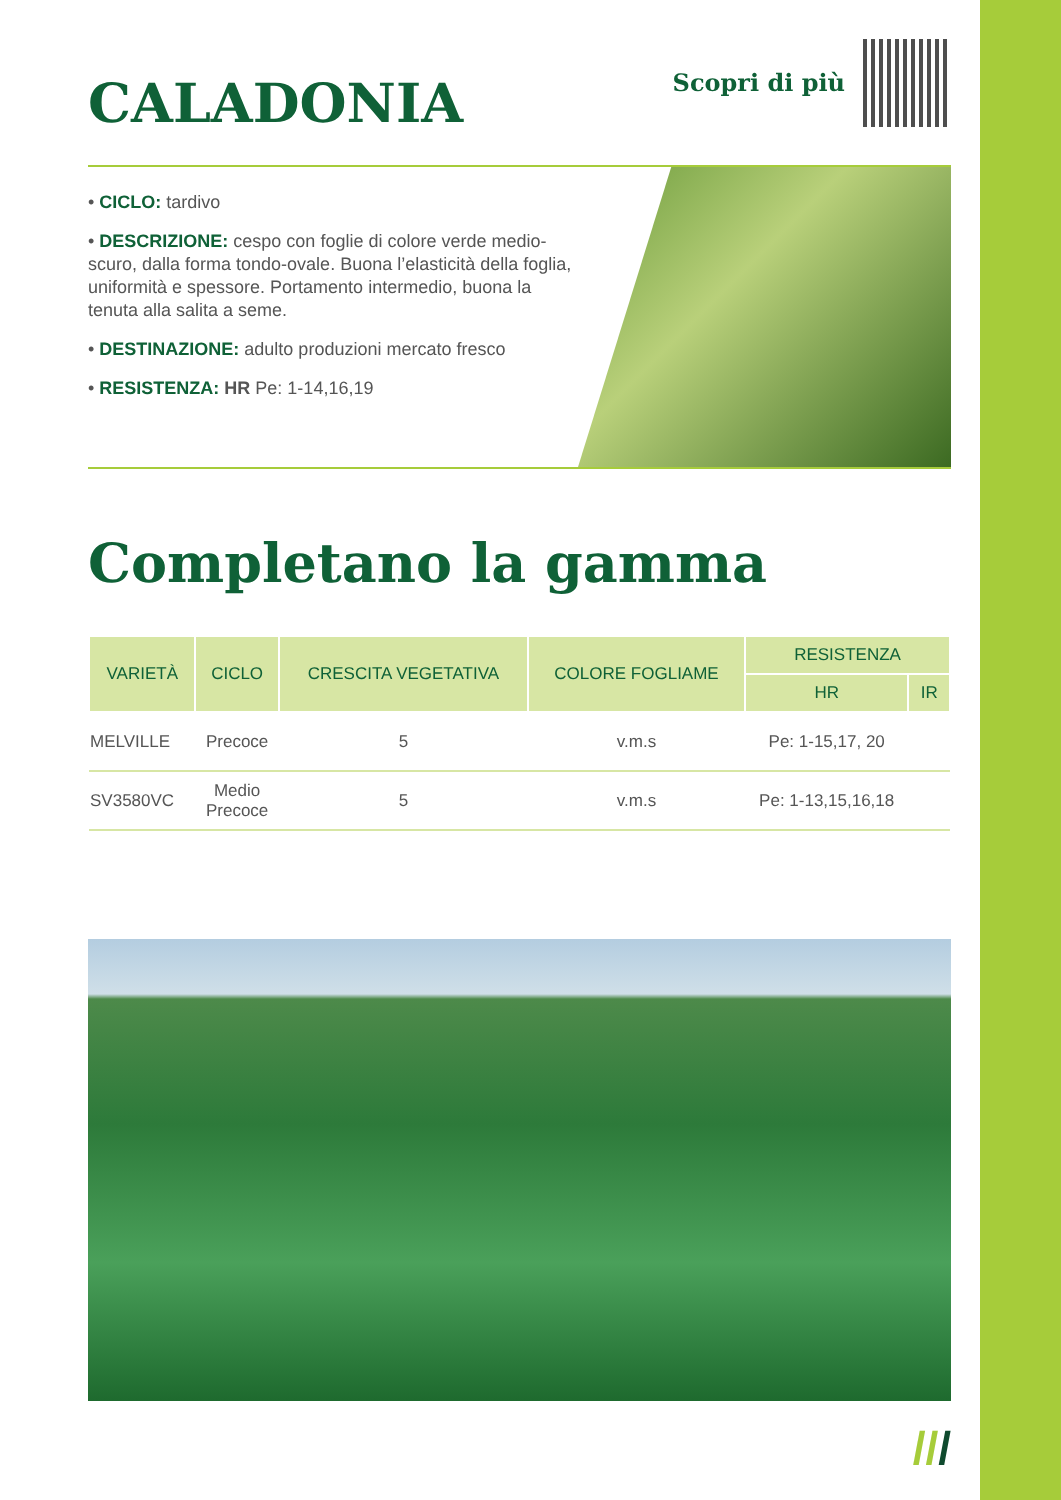CALADONIA
Scopri di più
• CICLO: tardivo
• DESCRIZIONE: cespo con foglie di colore verde medio-scuro, dalla forma tondo-ovale. Buona l’elasticità della foglia, uniformità e spessore. Portamento intermedio, buona la tenuta alla salita a seme.
• DESTINAZIONE: adulto produzioni mercato fresco
• RESISTENZA: HR Pe: 1-14,16,19
Completano la gamma
| VARIETÀ | CICLO | CRESCITA VEGETATIVA | COLORE FOGLIAME | RESISTENZA | |
| --- | --- | --- | --- | --- | --- |
| | | | | HR | IR |
| MELVILLE | Precoce | 5 | v.m.s | Pe: 1-15,17, 20 | |
| SV3580VC | Medio Precoce | 5 | v.m.s | Pe: 1-13,15,16,18 | |
///